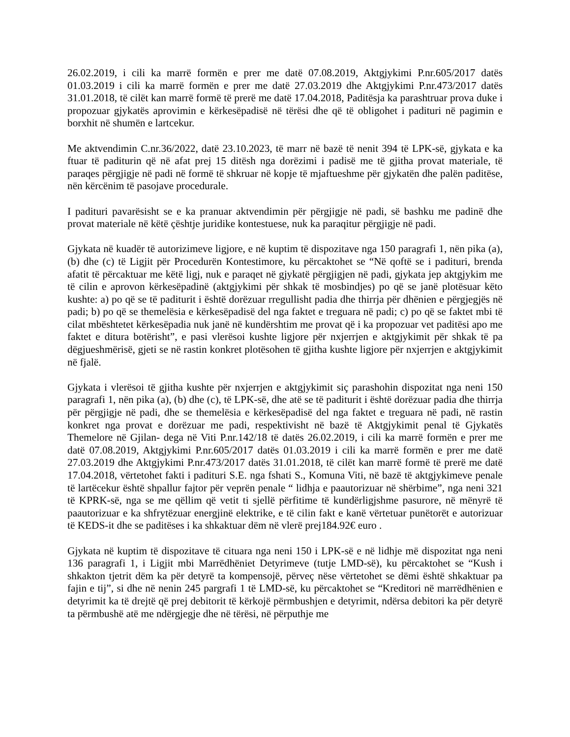26.02.2019, i cili ka marrë formën e prer me datë 07.08.2019, Aktgjykimi P.nr.605/2017 datës 01.03.2019 i cili ka marrë formën e prer me datë 27.03.2019 dhe Aktgjykimi P.nr.473/2017 datës 31.01.2018, të cilët kan marrë formë të prerë me datë 17.04.2018, Paditësja ka parashtruar prova duke i propozuar gjykatës aprovimin e kërkesëpadisë në tërësi dhe që të obligohet i padituri në pagimin e borxhit në shumën e lartcekur.
Me aktvendimin C.nr.36/2022, datë 23.10.2023, të marr në bazë të nenit 394 të LPK-së, gjykata e ka ftuar të paditurin që në afat prej 15 ditësh nga dorëzimi i padisë me të gjitha provat materiale, të paraqes përgjigje në padi në formë të shkruar në kopje të mjaftueshme për gjykatën dhe palën paditëse, nën kërcënim të pasojave procedurale.
I padituri pavarësisht se e ka pranuar aktvendimin për përgjigje në padi, së bashku me padinë dhe provat materiale në këtë çështje juridike kontestuese, nuk ka paraqitur përgjigje në padi.
Gjykata në kuadër të autorizimeve ligjore, e në kuptim të dispozitave nga 150 paragrafi 1, nën pika (a), (b) dhe (c) të Ligjit për Procedurën Kontestimore, ku përcaktohet se “Në qoftë se i padituri, brenda afatit të përcaktuar me këtë ligj, nuk e paraqet në gjykatë përgjigjen në padi, gjykata jep aktgjykim me të cilin e aprovon kërkesëpadinë (aktgjykimi për shkak të mosbindjes) po që se janë plotësuar këto kushte: a) po që se të paditurit i është dorëzuar rregullisht padia dhe thirrja për dhënien e përgjegjës në padi; b) po që se themelësia e kërkesëpadisë del nga faktet e treguara në padi; c) po që se faktet mbi të cilat mbështetet kërkesëpadia nuk janë në kundërshtim me provat që i ka propozuar vet paditësi apo me faktet e ditura botërisht”, e pasi vlerësoi kushte ligjore për nxjerrjen e aktgjykimit për shkak të pa dëgjueshmërisë, gjeti se në rastin konkret plotësohen të gjitha kushte ligjore për nxjerrjen e aktgjykimit në fjalë.
Gjykata i vlerësoi të gjitha kushte për nxjerrjen e aktgjykimit siç parashohin dispozitat nga neni 150 paragrafi 1, nën pika (a), (b) dhe (c), të LPK-së, dhe atë se të paditurit i është dorëzuar padia dhe thirrja për përgjigje në padi, dhe se themelësia e kërkesëpadisë del nga faktet e treguara në padi, në rastin konkret nga provat e dorëzuar me padi, respektivisht në bazë të Aktgjykimit penal të Gjykatës Themelore në Gjilan- dega në Viti P.nr.142/18 të datës 26.02.2019, i cili ka marrë formën e prer me datë 07.08.2019, Aktgjykimi P.nr.605/2017 datës 01.03.2019 i cili ka marrë formën e prer me datë 27.03.2019 dhe Aktgjykimi P.nr.473/2017 datës 31.01.2018, të cilët kan marrë formë të prerë me datë 17.04.2018, vërtetohet fakti i padituri S.E. nga fshati S., Komuna Viti, në bazë të aktgjykimeve penale të lartëcekur është shpallur fajtor për veprën penale “ lidhja e paautorizuar në shërbime”, nga neni 321 të KPRK-së, nga se me qëllim që vetit ti sjellë përfitime të kundërligjshme pasurore, në mënyrë të paautorizuar e ka shfrytëzuar energjinë elektrike, e të cilin fakt e kanë vërtetuar punëtorët e autorizuar të KEDS-it dhe se paditëses i ka shkaktuar dëm në vlerë prej184.92€ euro .
Gjykata në kuptim të dispozitave të cituara nga neni 150 i LPK-së e në lidhje më dispozitat nga neni 136 paragrafi 1, i Ligjit mbi Marrëdhëniet Detyrimeve (tutje LMD-së), ku përcaktohet se “Kush i shkakton tjetrit dëm ka për detyrë ta kompensojë, përveç nëse vërtetohet se dëmi është shkaktuar pa fajin e tij”, si dhe në nenin 245 pargrafi 1 të LMD-së, ku përcaktohet se “Kreditori në marrëdhënien e detyrimit ka të drejtë që prej debitorit të kërkojë përmbushjen e detyrimit, ndërsa debitori ka për detyrë ta përmbushë atë me ndërgjegje dhe në tërësi, në përputhje me